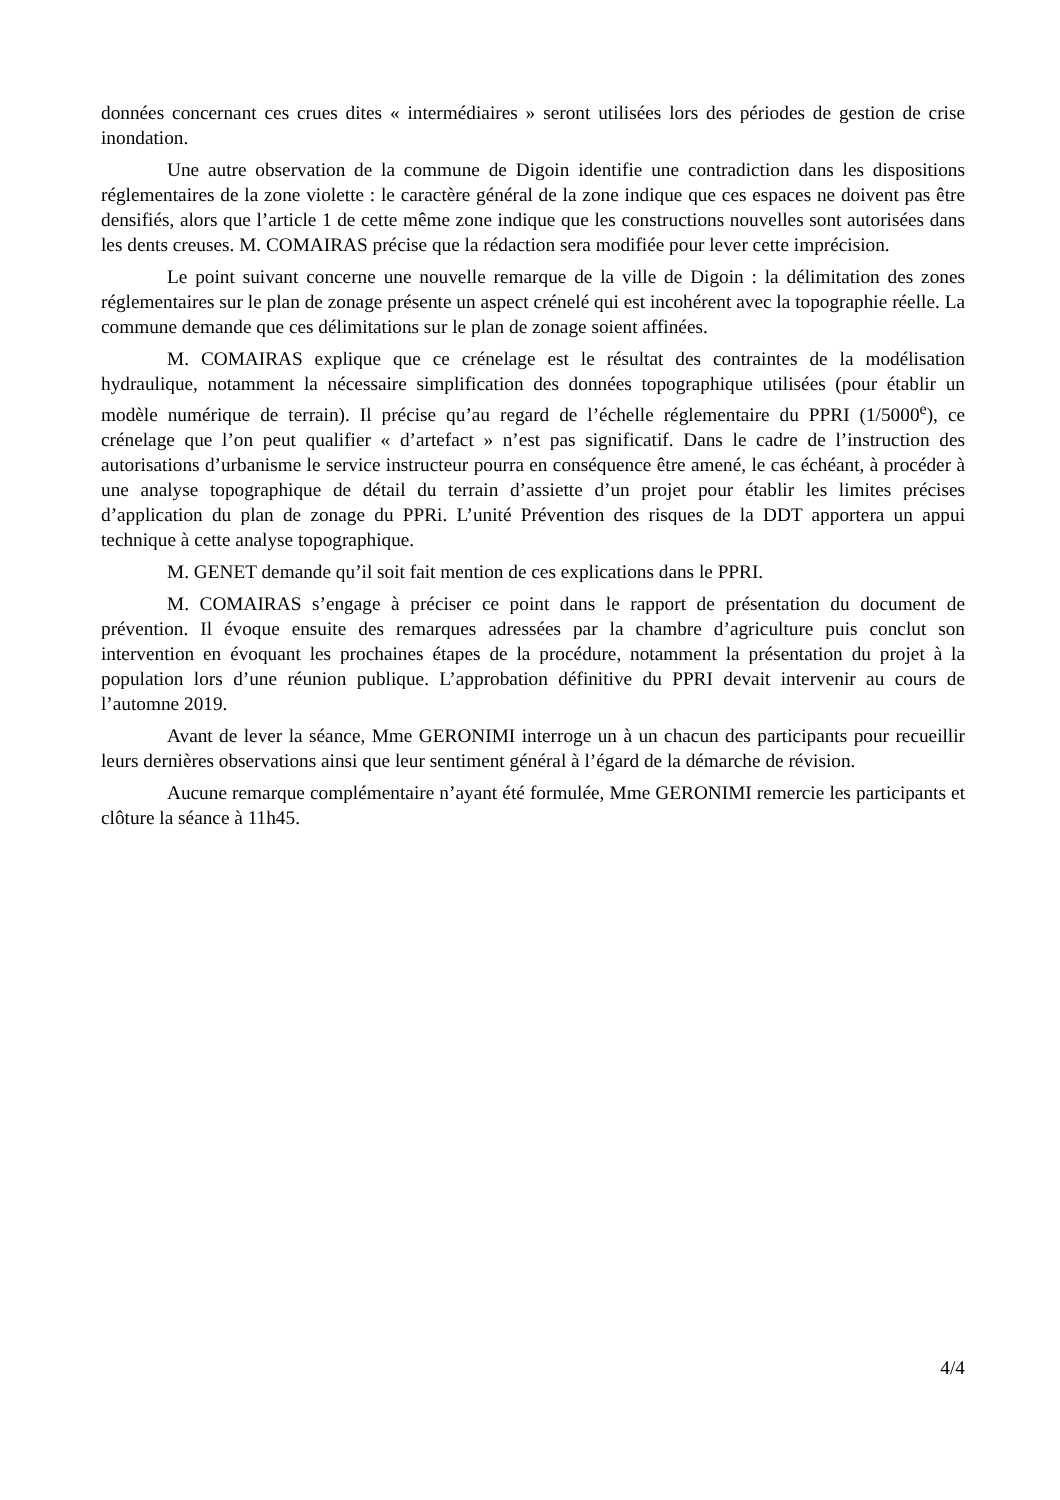données concernant ces crues dites « intermédiaires » seront utilisées lors des périodes de gestion de crise inondation.
Une autre observation de la commune de Digoin identifie une contradiction dans les dispositions réglementaires de la zone violette : le caractère général de la zone indique que ces espaces ne doivent pas être densifiés, alors que l’article 1 de cette même zone indique que les constructions nouvelles sont autorisées dans les dents creuses. M. COMAIRAS précise que la rédaction sera modifiée pour lever cette imprécision.
Le point suivant concerne une nouvelle remarque de la ville de Digoin : la délimitation des zones réglementaires sur le plan de zonage présente un aspect crénelé qui est incohérent avec la topographie réelle. La commune demande que ces délimitations sur le plan de zonage soient affinées.
M. COMAIRAS explique que ce crénelage est le résultat des contraintes de la modélisation hydraulique, notamment la nécessaire simplification des données topographique utilisées (pour établir un modèle numérique de terrain). Il précise qu’au regard de l’échelle réglementaire du PPRI (1/5000<sup>e</sup>), ce crénelage que l’on peut qualifier « d’artefact » n’est pas significatif. Dans le cadre de l’instruction des autorisations d’urbanisme le service instructeur pourra en conséquence être amené, le cas échéant, à procéder à une analyse topographique de détail du terrain d’assiette d’un projet pour établir les limites précises d’application du plan de zonage du PPRi. L’unité Prévention des risques de la DDT apportera un appui technique à cette analyse topographique.
M. GENET demande qu’il soit fait mention de ces explications dans le PPRI.
M. COMAIRAS s’engage à préciser ce point dans le rapport de présentation du document de prévention. Il évoque ensuite des remarques adressées par la chambre d’agriculture puis conclut son intervention en évoquant les prochaines étapes de la procédure, notamment la présentation du projet à la population lors d’une réunion publique. L’approbation définitive du PPRI devait intervenir au cours de l’automne 2019.
Avant de lever la séance, Mme GERONIMI interroge un à un chacun des participants pour recueillir leurs dernières observations ainsi que leur sentiment général à l’égard de la démarche de révision.
Aucune remarque complémentaire n’ayant été formulée, Mme GERONIMI remercie les participants et clôture la séance à 11h45.
4/4